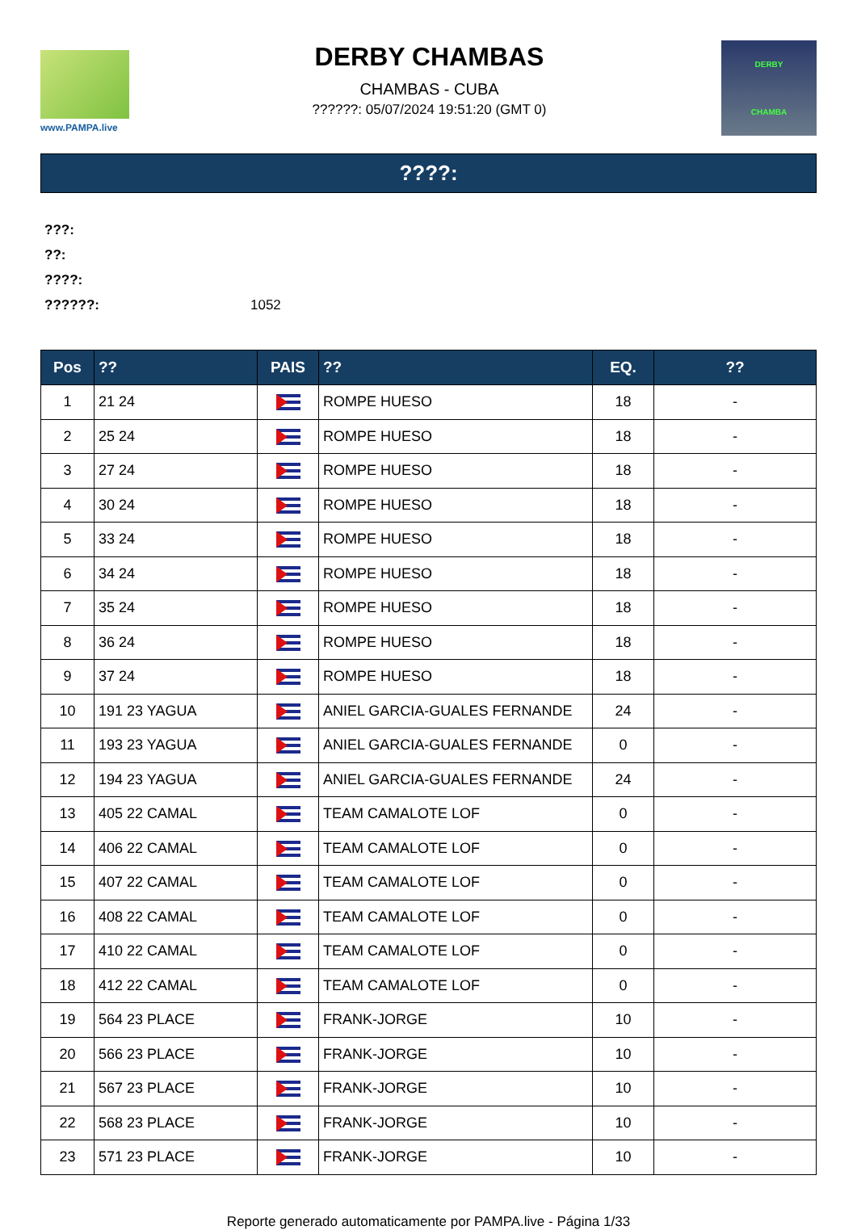www.PAMPA.live
DERBY CHAMBAS
CHAMBAS - CUBA
??????: 05/07/2024 19:51:20 (GMT 0)
DERBY
CHAMBA
????:
???:
??:
????:
??????: 1052
| Pos | ?? | PAIS | ?? | EQ. | ?? |
| --- | --- | --- | --- | --- | --- |
| 1 | 21 24 | | ROMPE HUESO | 18 | - |
| 2 | 25 24 | | ROMPE HUESO | 18 | - |
| 3 | 27 24 | | ROMPE HUESO | 18 | - |
| 4 | 30 24 | | ROMPE HUESO | 18 | - |
| 5 | 33 24 | | ROMPE HUESO | 18 | - |
| 6 | 34 24 | | ROMPE HUESO | 18 | - |
| 7 | 35 24 | | ROMPE HUESO | 18 | - |
| 8 | 36 24 | | ROMPE HUESO | 18 | - |
| 9 | 37 24 | | ROMPE HUESO | 18 | - |
| 10 | 191 23 YAGUA | | ANIEL GARCIA-GUALES FERNANDE | 24 | - |
| 11 | 193 23 YAGUA | | ANIEL GARCIA-GUALES FERNANDE | 0 | - |
| 12 | 194 23 YAGUA | | ANIEL GARCIA-GUALES FERNANDE | 24 | - |
| 13 | 405 22 CAMAL | | TEAM CAMALOTE LOF | 0 | - |
| 14 | 406 22 CAMAL | | TEAM CAMALOTE LOF | 0 | - |
| 15 | 407 22 CAMAL | | TEAM CAMALOTE LOF | 0 | - |
| 16 | 408 22 CAMAL | | TEAM CAMALOTE LOF | 0 | - |
| 17 | 410 22 CAMAL | | TEAM CAMALOTE LOF | 0 | - |
| 18 | 412 22 CAMAL | | TEAM CAMALOTE LOF | 0 | - |
| 19 | 564 23 PLACE | | FRANK-JORGE | 10 | - |
| 20 | 566 23 PLACE | | FRANK-JORGE | 10 | - |
| 21 | 567 23 PLACE | | FRANK-JORGE | 10 | - |
| 22 | 568 23 PLACE | | FRANK-JORGE | 10 | - |
| 23 | 571 23 PLACE | | FRANK-JORGE | 10 | - |
Reporte generado automaticamente por PAMPA.live - Página 1/33